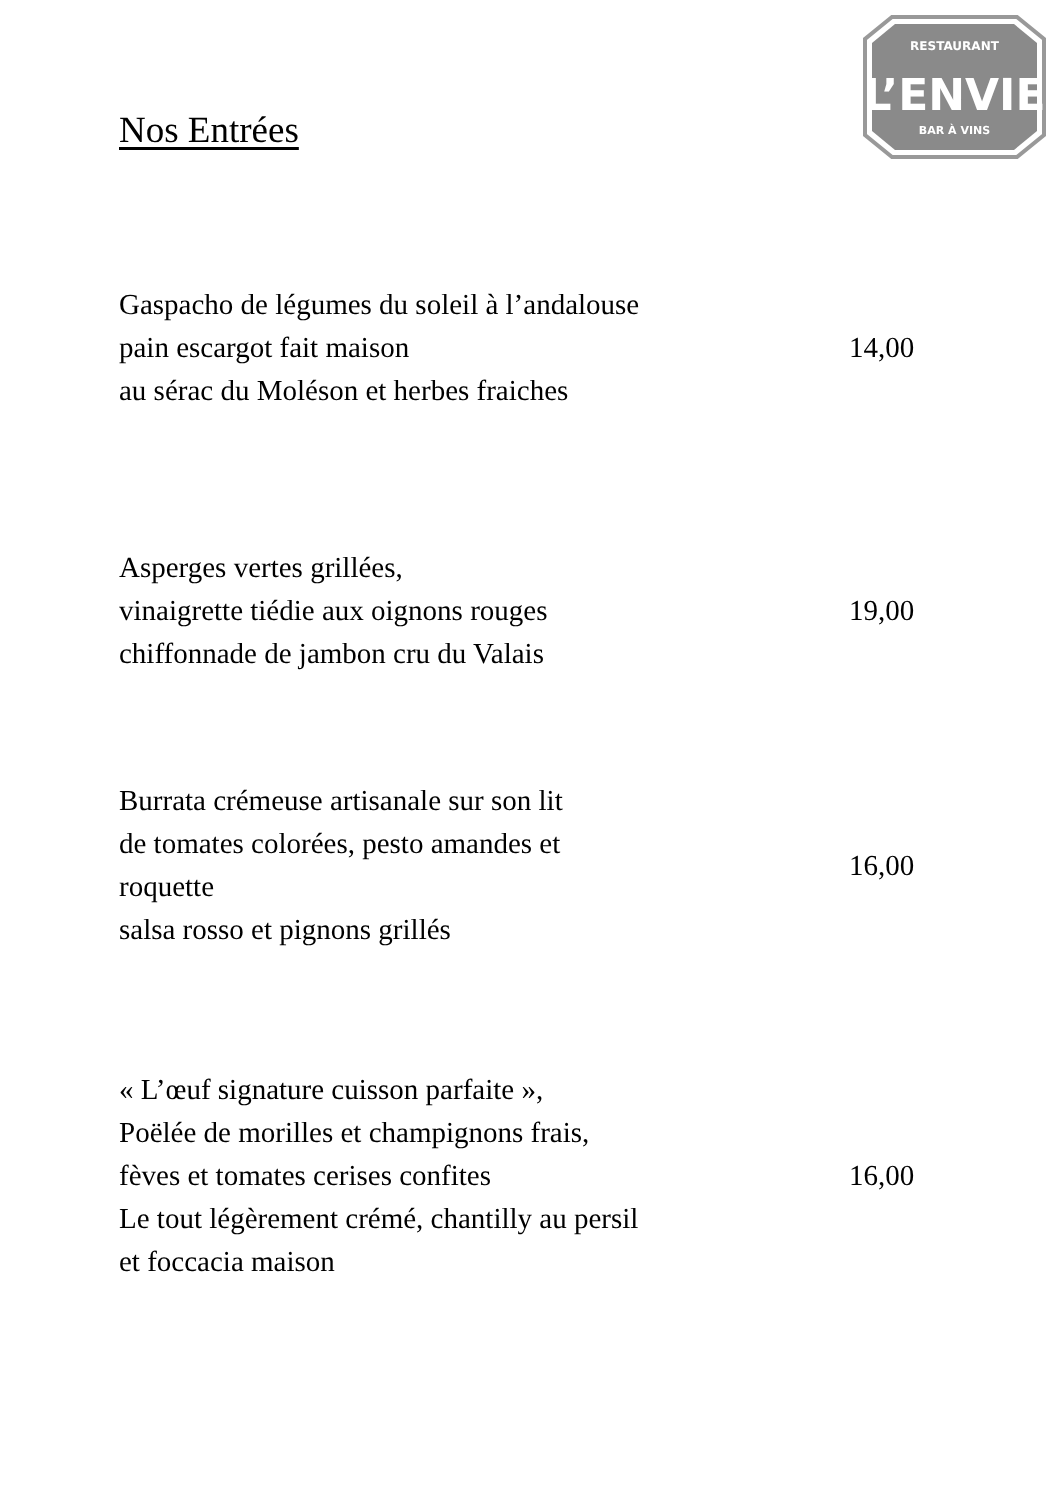RESTAURANT
L’ENVIE
BAR À VINS
Nos Entrées
Gaspacho de légumes du soleil à l’andalouse
pain escargot fait maison
au sérac du Moléson et herbes fraiches
14,00
Asperges vertes grillées,
vinaigrette tiédie aux oignons rouges
chiffonnade de jambon cru du Valais
19,00
Burrata crémeuse artisanale sur son lit
de tomates colorées, pesto amandes et
roquette
salsa rosso et pignons grillés
16,00
« L’œuf signature cuisson parfaite »,
Poëlée de morilles et champignons frais,
fèves et tomates cerises confites
Le tout légèrement crémé, chantilly au persil
et foccacia maison
16,00